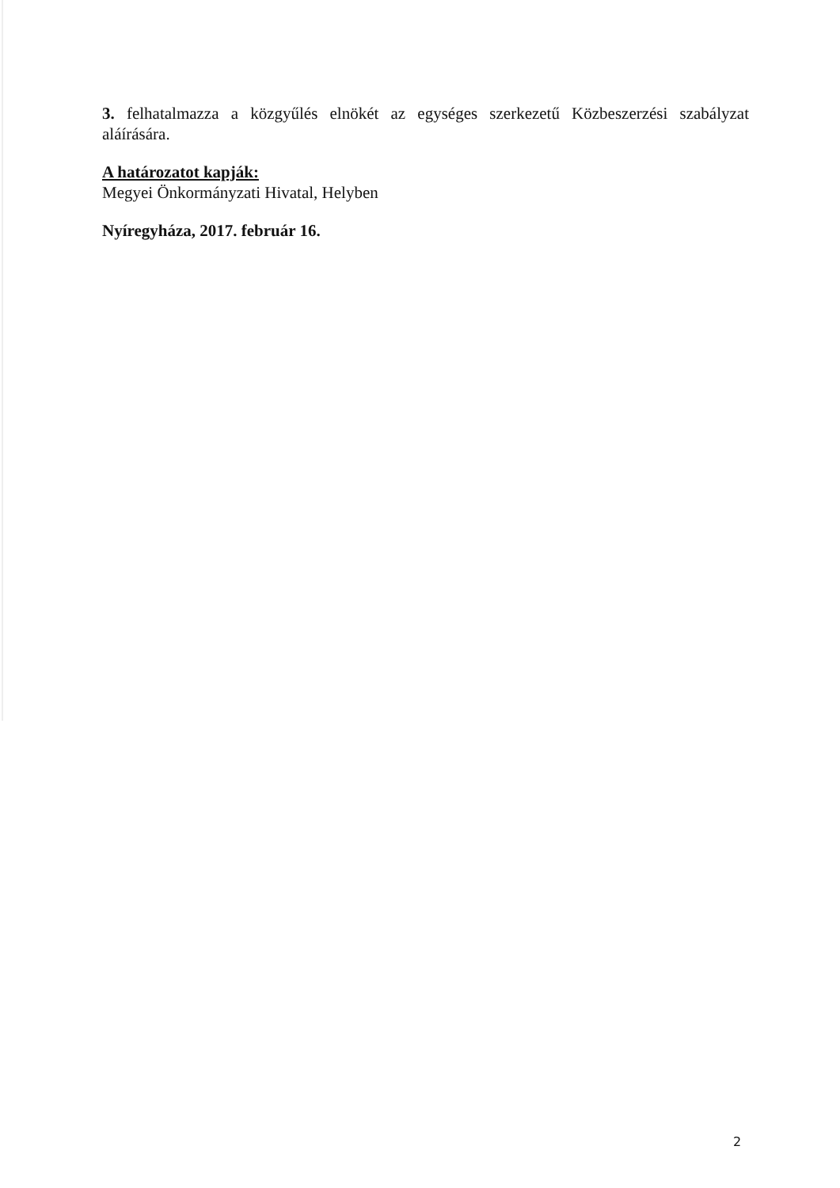3. felhatalmazza a közgyűlés elnökét az egységes szerkezetű Közbeszerzési szabályzat
aláírására.
A határozatot kapják:
Megyei Önkormányzati Hivatal, Helyben
Nyíregyháza, 2017. február 16.
2